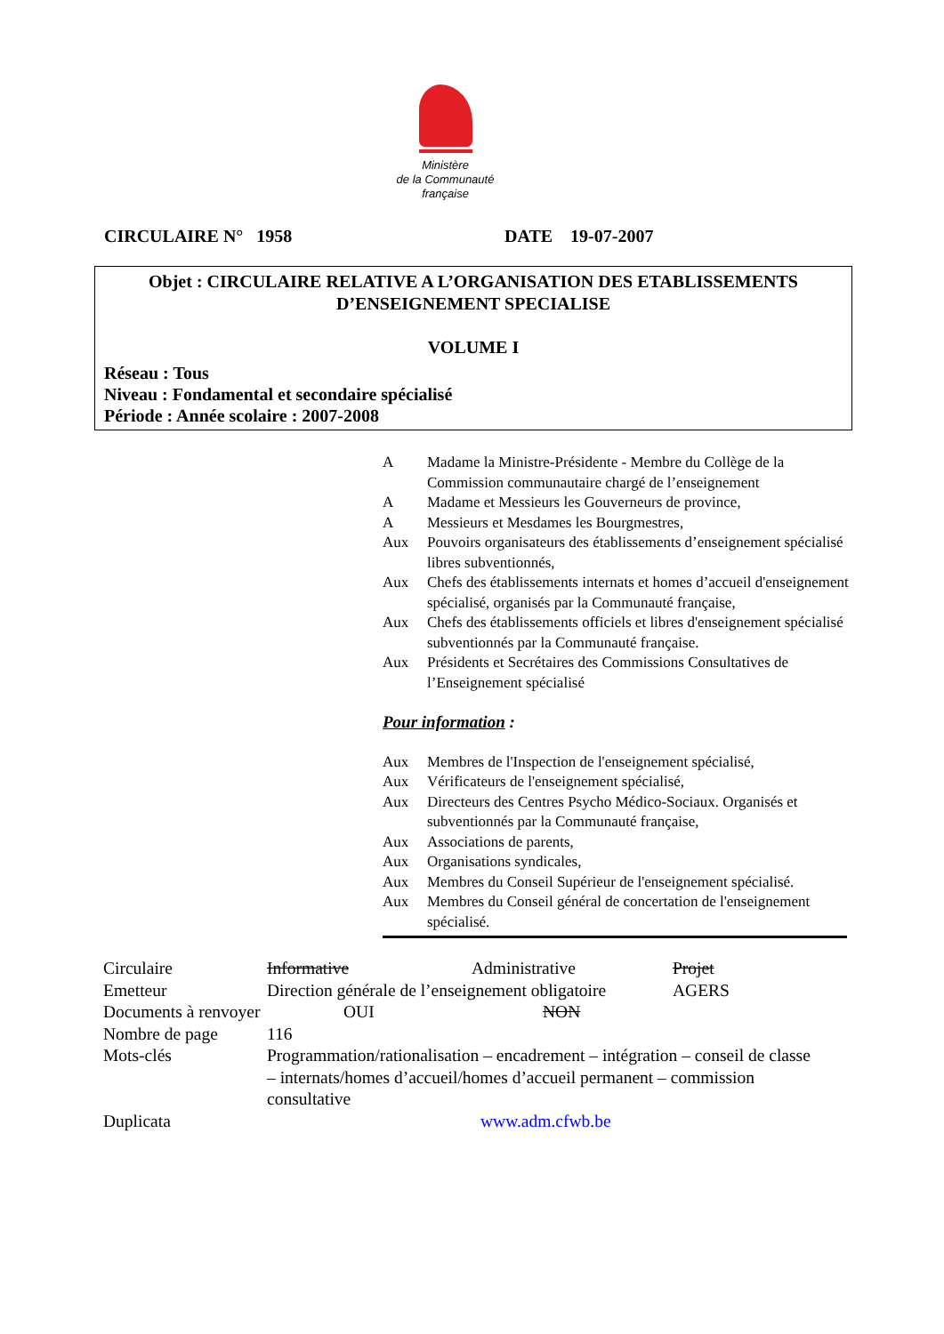Ministère
de la Communauté
française
CIRCULAIRE N° 1958 DATE 19-07-2007
Objet : CIRCULAIRE RELATIVE A L’ORGANISATION DES ETABLISSEMENTS
D’ENSEIGNEMENT SPECIALISE
VOLUME I
Réseau : Tous
Niveau : Fondamental et secondaire spécialisé
Période : Année scolaire : 2007-2008
| A | Madame la Ministre-Présidente - Membre du Collège de la Commission communautaire chargé de l’enseignement |
| A | Madame et Messieurs les Gouverneurs de province, |
| A | Messieurs et Mesdames les Bourgmestres, |
| Aux | Pouvoirs organisateurs des établissements d’enseignement spécialisé libres subventionnés, |
| Aux | Chefs des établissements internats et homes d’accueil d'enseignement spécialisé, organisés par la Communauté française, |
| Aux | Chefs des établissements officiels et libres d'enseignement spécialisé subventionnés par la Communauté française. |
| Aux | Présidents et Secrétaires des Commissions Consultatives de l’Enseignement spécialisé |
Pour information :
| Aux | Membres de l'Inspection de l'enseignement spécialisé, |
| Aux | Vérificateurs de l'enseignement spécialisé, |
| Aux | Directeurs des Centres Psycho Médico-Sociaux. Organisés et subventionnés par la Communauté française, |
| Aux | Associations de parents, |
| Aux | Organisations syndicales, |
| Aux | Membres du Conseil Supérieur de l'enseignement spécialisé. |
| Aux | Membres du Conseil général de concertation de l'enseignement spécialisé. |
| Circulaire | Informative | Administrative | Projet |
| Emetteur | Direction générale de l’enseignement obligatoire | | AGERS |
| Documents à renvoyer | OUI | NON | |
| Nombre de page | 116 | | |
| Mots-clés | Programmation/rationalisation – encadrement – intégration – conseil de classe – internats/homes d’accueil/homes d’accueil permanent – commission consultative | | |
| Duplicata | www.adm.cfwb.be | | |